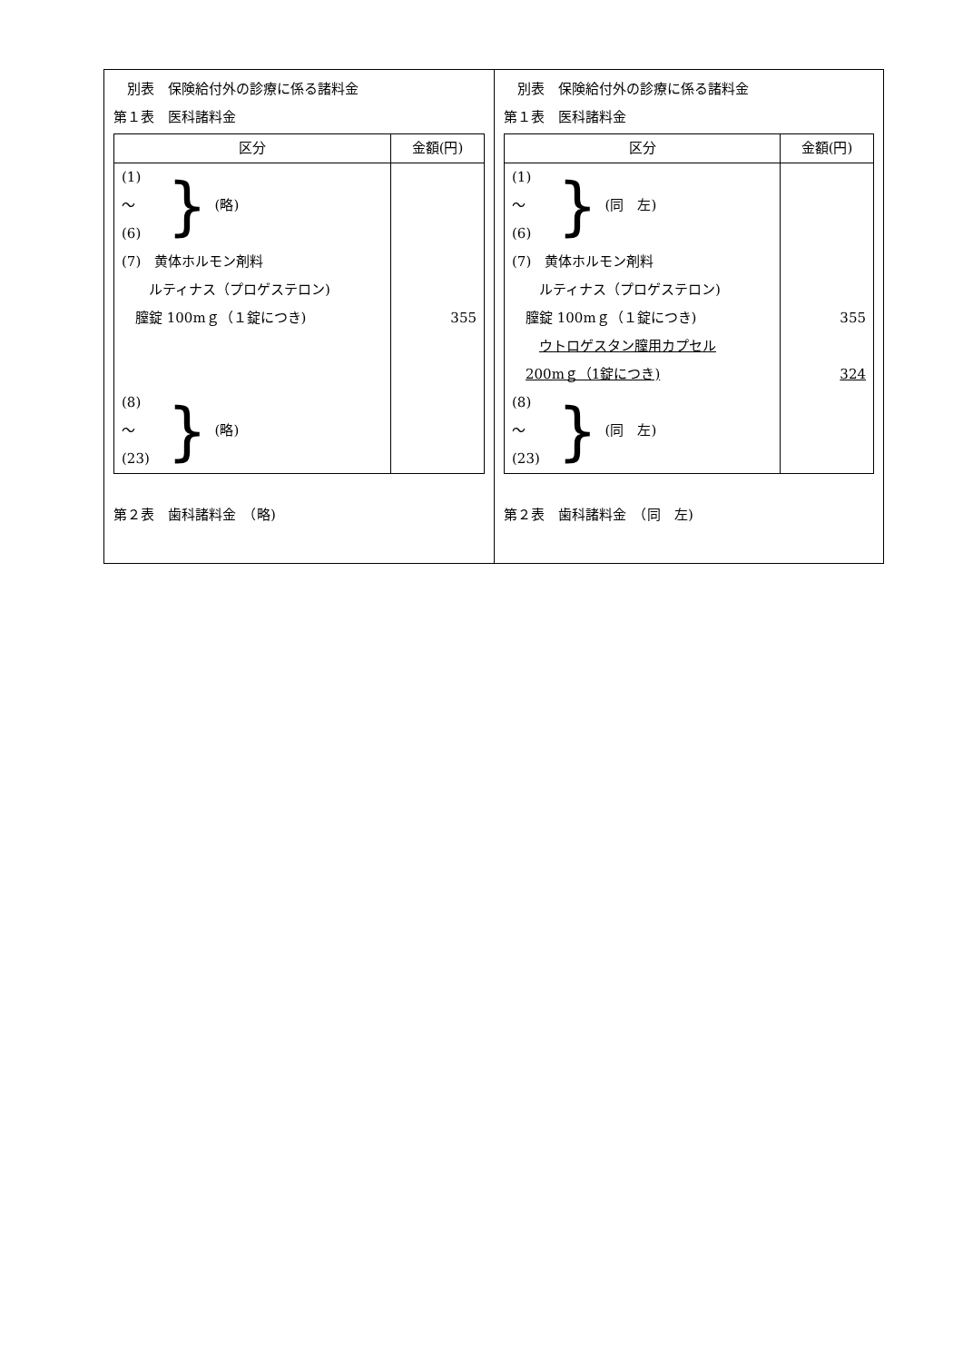別表　保険給付外の診療に係る諸料金
第１表　医科諸料金
| 区分 | 金額(円) |
| --- | --- |
| (1) 〜 (6) } (略) (7) 黄体ホルモン剤料 ルティナス（プロゲステロン) 膣錠 100mｇ（１錠につき) (8) 〜 (23) } (略) | 355 |
第２表　歯科諸料金　（略)
　別表　保険給付外の診療に係る諸料金
第１表　医科諸料金
| 区分 | 金額(円) |
| --- | --- |
| (1) 〜 (6) } (同 左) (7) 黄体ホルモン剤料 ルティナス（プロゲステロン) 膣錠 100mｇ（１錠につき) ウトロゲスタン膣用カプセル 200mｇ（1錠につき) (8) 〜 (23) } (同 左) | 355 324 |
第２表　歯科諸料金　（同　左)